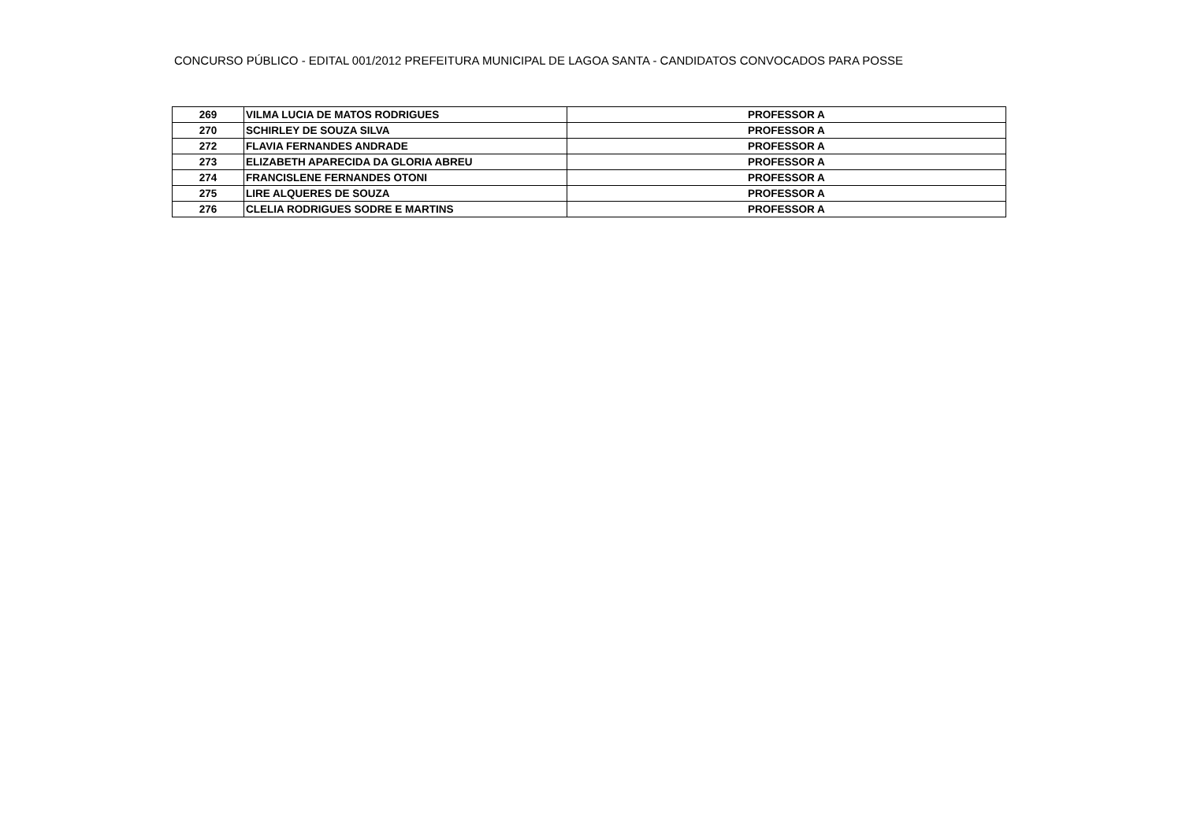CONCURSO PÚBLICO - EDITAL 001/2012 PREFEITURA MUNICIPAL DE LAGOA SANTA - CANDIDATOS CONVOCADOS PARA POSSE
| 269 | VILMA LUCIA DE MATOS RODRIGUES | PROFESSOR A |
| 270 | SCHIRLEY DE SOUZA SILVA | PROFESSOR A |
| 272 | FLAVIA FERNANDES ANDRADE | PROFESSOR A |
| 273 | ELIZABETH APARECIDA DA GLORIA ABREU | PROFESSOR A |
| 274 | FRANCISLENE FERNANDES OTONI | PROFESSOR A |
| 275 | LIRE ALQUERES DE SOUZA | PROFESSOR A |
| 276 | CLELIA RODRIGUES SODRE E MARTINS | PROFESSOR A |